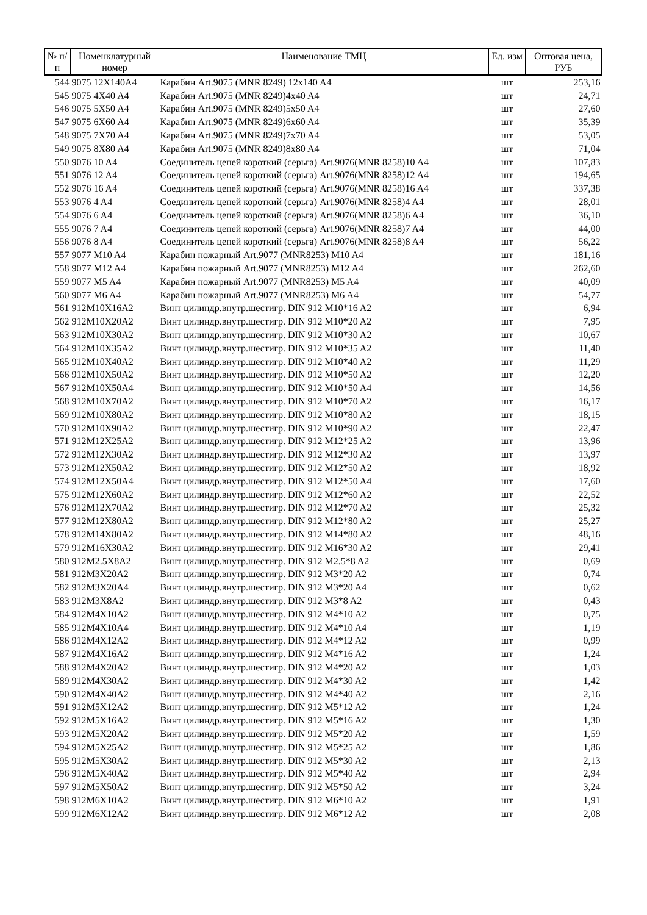| № п/п | Номенклатурный номер | Наименование ТМЦ | Ед. изм | Оптовая цена, РУБ |
| --- | --- | --- | --- | --- |
| 544 | 9075 12X140A4 | Карабин Art.9075 (MNR 8249) 12x140 A4 | шт | 253,16 |
| 545 | 9075 4X40 A4 | Карабин Art.9075 (MNR 8249)4x40 A4 | шт | 24,71 |
| 546 | 9075 5X50 A4 | Карабин Art.9075 (MNR 8249)5x50 A4 | шт | 27,60 |
| 547 | 9075 6X60 A4 | Карабин Art.9075 (MNR 8249)6x60 A4 | шт | 35,39 |
| 548 | 9075 7X70 A4 | Карабин Art.9075 (MNR 8249)7x70 A4 | шт | 53,05 |
| 549 | 9075 8X80 A4 | Карабин Art.9075 (MNR 8249)8x80 A4 | шт | 71,04 |
| 550 | 9076 10 A4 | Соединитель цепей короткий (серьга) Art.9076(MNR 8258)10 A4 | шт | 107,83 |
| 551 | 9076 12 A4 | Соединитель цепей короткий (серьга) Art.9076(MNR 8258)12 A4 | шт | 194,65 |
| 552 | 9076 16 A4 | Соединитель цепей короткий (серьга) Art.9076(MNR 8258)16 A4 | шт | 337,38 |
| 553 | 9076 4 A4 | Соединитель цепей короткий (серьга) Art.9076(MNR 8258)4 A4 | шт | 28,01 |
| 554 | 9076 6 A4 | Соединитель цепей короткий (серьга) Art.9076(MNR 8258)6 A4 | шт | 36,10 |
| 555 | 9076 7 A4 | Соединитель цепей короткий (серьга) Art.9076(MNR 8258)7 A4 | шт | 44,00 |
| 556 | 9076 8 A4 | Соединитель цепей короткий (серьга) Art.9076(MNR 8258)8 A4 | шт | 56,22 |
| 557 | 9077 M10 A4 | Карабин пожарный Art.9077 (MNR8253) M10 A4 | шт | 181,16 |
| 558 | 9077 M12 A4 | Карабин пожарный Art.9077 (MNR8253) M12 A4 | шт | 262,60 |
| 559 | 9077 M5 A4 | Карабин пожарный Art.9077 (MNR8253) M5 A4 | шт | 40,09 |
| 560 | 9077 M6 A4 | Карабин пожарный Art.9077 (MNR8253) M6 A4 | шт | 54,77 |
| 561 | 912M10X16A2 | Винт цилиндр.внутр.шестигр. DIN 912 M10*16 A2 | шт | 6,94 |
| 562 | 912M10X20A2 | Винт цилиндр.внутр.шестигр. DIN 912 M10*20 A2 | шт | 7,95 |
| 563 | 912M10X30A2 | Винт цилиндр.внутр.шестигр. DIN 912 M10*30 A2 | шт | 10,67 |
| 564 | 912M10X35A2 | Винт цилиндр.внутр.шестигр. DIN 912 M10*35 A2 | шт | 11,40 |
| 565 | 912M10X40A2 | Винт цилиндр.внутр.шестигр. DIN 912 M10*40 A2 | шт | 11,29 |
| 566 | 912M10X50A2 | Винт цилиндр.внутр.шестигр. DIN 912 M10*50 A2 | шт | 12,20 |
| 567 | 912M10X50A4 | Винт цилиндр.внутр.шестигр. DIN 912 M10*50 A4 | шт | 14,56 |
| 568 | 912M10X70A2 | Винт цилиндр.внутр.шестигр. DIN 912 M10*70 A2 | шт | 16,17 |
| 569 | 912M10X80A2 | Винт цилиндр.внутр.шестигр. DIN 912 M10*80 A2 | шт | 18,15 |
| 570 | 912M10X90A2 | Винт цилиндр.внутр.шестигр. DIN 912 M10*90 A2 | шт | 22,47 |
| 571 | 912M12X25A2 | Винт цилиндр.внутр.шестигр. DIN 912 M12*25 A2 | шт | 13,96 |
| 572 | 912M12X30A2 | Винт цилиндр.внутр.шестигр. DIN 912 M12*30 A2 | шт | 13,97 |
| 573 | 912M12X50A2 | Винт цилиндр.внутр.шестигр. DIN 912 M12*50 A2 | шт | 18,92 |
| 574 | 912M12X50A4 | Винт цилиндр.внутр.шестигр. DIN 912 M12*50 A4 | шт | 17,60 |
| 575 | 912M12X60A2 | Винт цилиндр.внутр.шестигр. DIN 912 M12*60 A2 | шт | 22,52 |
| 576 | 912M12X70A2 | Винт цилиндр.внутр.шестигр. DIN 912 M12*70 A2 | шт | 25,32 |
| 577 | 912M12X80A2 | Винт цилиндр.внутр.шестигр. DIN 912 M12*80 A2 | шт | 25,27 |
| 578 | 912M14X80A2 | Винт цилиндр.внутр.шестигр. DIN 912 M14*80 A2 | шт | 48,16 |
| 579 | 912M16X30A2 | Винт цилиндр.внутр.шестигр. DIN 912 M16*30 A2 | шт | 29,41 |
| 580 | 912M2.5X8A2 | Винт цилиндр.внутр.шестигр. DIN 912 M2.5*8 A2 | шт | 0,69 |
| 581 | 912M3X20A2 | Винт цилиндр.внутр.шестигр. DIN 912 M3*20 A2 | шт | 0,74 |
| 582 | 912M3X20A4 | Винт цилиндр.внутр.шестигр. DIN 912 M3*20 A4 | шт | 0,62 |
| 583 | 912M3X8A2 | Винт цилиндр.внутр.шестигр. DIN 912 M3*8 A2 | шт | 0,43 |
| 584 | 912M4X10A2 | Винт цилиндр.внутр.шестигр. DIN 912 M4*10 A2 | шт | 0,75 |
| 585 | 912M4X10A4 | Винт цилиндр.внутр.шестигр. DIN 912 M4*10 A4 | шт | 1,19 |
| 586 | 912M4X12A2 | Винт цилиндр.внутр.шестигр. DIN 912 M4*12 A2 | шт | 0,99 |
| 587 | 912M4X16A2 | Винт цилиндр.внутр.шестигр. DIN 912 M4*16 A2 | шт | 1,24 |
| 588 | 912M4X20A2 | Винт цилиндр.внутр.шестигр. DIN 912 M4*20 A2 | шт | 1,03 |
| 589 | 912M4X30A2 | Винт цилиндр.внутр.шестигр. DIN 912 M4*30 A2 | шт | 1,42 |
| 590 | 912M4X40A2 | Винт цилиндр.внутр.шестигр. DIN 912 M4*40 A2 | шт | 2,16 |
| 591 | 912M5X12A2 | Винт цилиндр.внутр.шестигр. DIN 912 M5*12 A2 | шт | 1,24 |
| 592 | 912M5X16A2 | Винт цилиндр.внутр.шестигр. DIN 912 M5*16 A2 | шт | 1,30 |
| 593 | 912M5X20A2 | Винт цилиндр.внутр.шестигр. DIN 912 M5*20 A2 | шт | 1,59 |
| 594 | 912M5X25A2 | Винт цилиндр.внутр.шестигр. DIN 912 M5*25 A2 | шт | 1,86 |
| 595 | 912M5X30A2 | Винт цилиндр.внутр.шестигр. DIN 912 M5*30 A2 | шт | 2,13 |
| 596 | 912M5X40A2 | Винт цилиндр.внутр.шестигр. DIN 912 M5*40 A2 | шт | 2,94 |
| 597 | 912M5X50A2 | Винт цилиндр.внутр.шестигр. DIN 912 M5*50 A2 | шт | 3,24 |
| 598 | 912M6X10A2 | Винт цилиндр.внутр.шестигр. DIN 912 M6*10 A2 | шт | 1,91 |
| 599 | 912M6X12A2 | Винт цилиндр.внутр.шестигр. DIN 912 M6*12 A2 | шт | 2,08 |